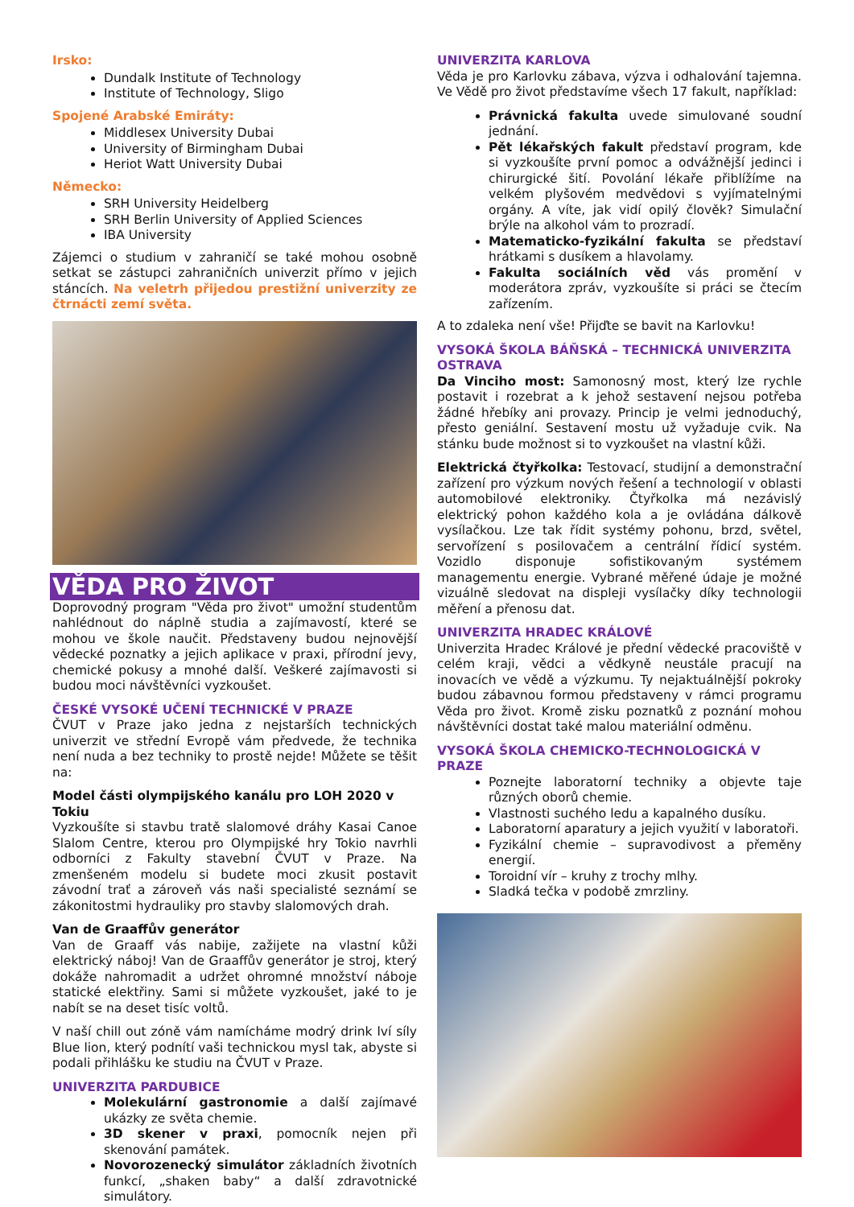Irsko:
Dundalk Institute of Technology
Institute of Technology, Sligo
Spojené Arabské Emiráty:
Middlesex University Dubai
University of Birmingham Dubai
Heriot Watt University Dubai
Německo:
SRH University Heidelberg
SRH Berlin University of Applied Sciences
IBA University
Zájemci o studium v zahraničí se také mohou osobně setkat se zástupci zahraničních univerzit přímo v jejich stáncích. Na veletrh přijedou prestižní univerzity ze čtrnácti zemí světa.
VĚDA PRO ŽIVOT
Doprovodný program "Věda pro život" umožní studentům nahlédnout do náplně studia a zajímavostí, které se mohou ve škole naučit. Představeny budou nejnovější vědecké poznatky a jejich aplikace v praxi, přírodní jevy, chemické pokusy a mnohé další. Veškeré zajímavosti si budou moci návštěvníci vyzkoušet.
ČESKÉ VYSOKÉ UČENÍ TECHNICKÉ V PRAZE
ČVUT v Praze jako jedna z nejstarších technických univerzit ve střední Evropě vám předvede, že technika není nuda a bez techniky to prostě nejde! Můžete se těšit na:
Model části olympijského kanálu pro LOH 2020 v Tokiu
Vyzkoušíte si stavbu tratě slalomové dráhy Kasai Canoe Slalom Centre, kterou pro Olympijské hry Tokio navrhli odborníci z Fakulty stavební ČVUT v Praze. Na zmenšeném modelu si budete moci zkusit postavit závodní trať a zároveň vás naši specialisté seznámí se zákonitostmi hydrauliky pro stavby slalomových drah.
Van de Graaffův generátor
Van de Graaff vás nabije, zažijete na vlastní kůži elektrický náboj! Van de Graaffův generátor je stroj, který dokáže nahromadit a udržet ohromné množství náboje statické elektřiny. Sami si můžete vyzkoušet, jaké to je nabít se na deset tisíc voltů.
V naší chill out zóně vám namícháme modrý drink lví síly Blue lion, který podnítí vaši technickou mysl tak, abyste si podali přihlášku ke studiu na ČVUT v Praze.
UNIVERZITA PARDUBICE
Molekulární gastronomie a další zajímavé ukázky ze světa chemie.
3D skener v praxi, pomocník nejen při skenování památek.
Novorozenecký simulátor základních životních funkcí, „shaken baby“ a další zdravotnické simulátory.
UNIVERZITA KARLOVA
Věda je pro Karlovku zábava, výzva i odhalování tajemna. Ve Vědě pro život představíme všech 17 fakult, například:
Právnická fakulta uvede simulované soudní jednání.
Pět lékařských fakult představí program, kde si vyzkoušíte první pomoc a odvážnější jedinci i chirurgické šití. Povolání lékaře přiblížíme na velkém plyšovém medvědovi s vyjímatelnými orgány. A víte, jak vidí opilý člověk? Simulační brýle na alkohol vám to prozradí.
Matematicko-fyzikální fakulta se představí hrátkami s dusíkem a hlavolamy.
Fakulta sociálních věd vás promění v moderátora zpráv, vyzkoušíte si práci se čtecím zařízením.
A to zdaleka není vše! Přijďte se bavit na Karlovku!
VYSOKÁ ŠKOLA BÁŇSKÁ – TECHNICKÁ UNIVERZITA OSTRAVA
Da Vinciho most: Samonosný most, který lze rychle postavit i rozebrat a k jehož sestavení nejsou potřeba žádné hřebíky ani provazy. Princip je velmi jednoduchý, přesto geniální. Sestavení mostu už vyžaduje cvik. Na stánku bude možnost si to vyzkoušet na vlastní kůži.
Elektrická čtyřkolka: Testovací, studijní a demonstrační zařízení pro výzkum nových řešení a technologií v oblasti automobilové elektroniky. Čtyřkolka má nezávislý elektrický pohon každého kola a je ovládána dálkově vysílačkou. Lze tak řídit systémy pohonu, brzd, světel, servořízení s posilovačem a centrální řídicí systém. Vozidlo disponuje sofistikovaným systémem managementu energie. Vybrané měřené údaje je možné vizuálně sledovat na displeji vysílačky díky technologii měření a přenosu dat.
UNIVERZITA HRADEC KRÁLOVÉ
Univerzita Hradec Králové je přední vědecké pracoviště v celém kraji, vědci a vědkyně neustále pracují na inovacích ve vědě a výzkumu. Ty nejaktuálnější pokroky budou zábavnou formou představeny v rámci programu Věda pro život. Kromě zisku poznatků z poznání mohou návštěvníci dostat také malou materiální odměnu.
VYSOKÁ ŠKOLA CHEMICKO-TECHNOLOGICKÁ V PRAZE
Poznejte laboratorní techniky a objevte taje různých oborů chemie.
Vlastnosti suchého ledu a kapalného dusíku.
Laboratorní aparatury a jejich využití v laboratoři.
Fyzikální chemie – supravodivost a přeměny energií.
Toroidní vír – kruhy z trochy mlhy.
Sladká tečka v podobě zmrzliny.